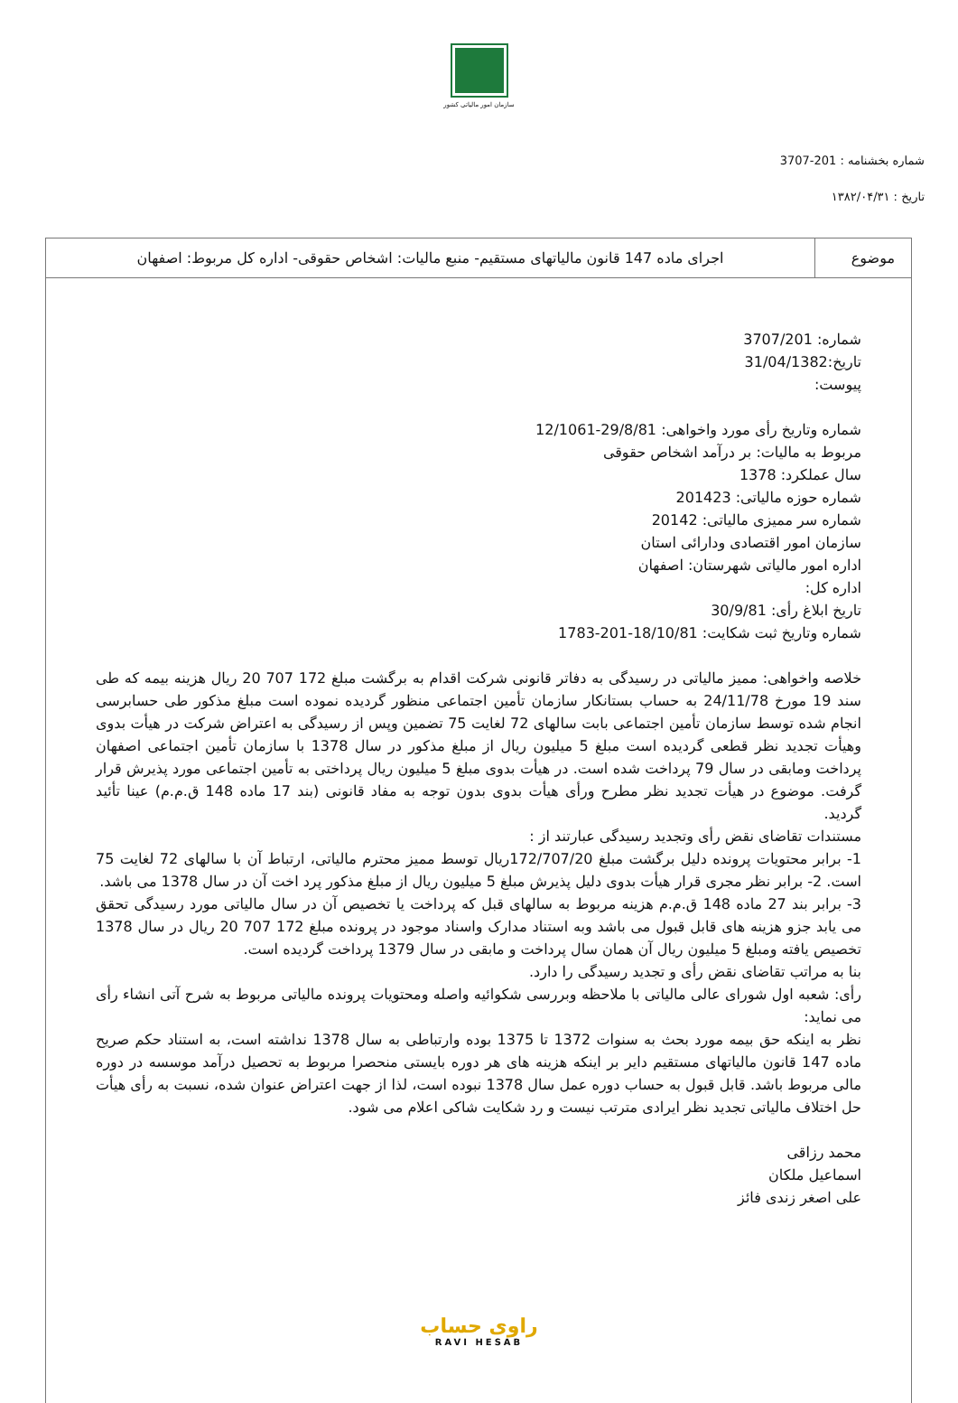سازمان امور مالیاتی کشور
شماره بخشنامه : 201-3707
تاریخ : ۱۳۸۲/۰۴/۳۱
| موضوع | اجرای ماده 147 قانون مالیاتهای مستقیم- منبع مالیات: اشخاص حقوقی- اداره کل مربوط: اصفهان |
شماره: 3707/201
تاریخ:31/04/1382
پیوست:
شماره وتاریخ رأی مورد واخواهی: 29/8/81-12/1061
مربوط به مالیات: بر درآمد اشخاص حقوقی
سال عملکرد: 1378
شماره حوزه مالیاتی: 201423
شماره سر ممیزی مالیاتی: 20142
سازمان امور اقتصادی ودارائی استان
اداره امور مالیاتی شهرستان: اصفهان
اداره کل:
تاریخ ابلاغ رأی: 30/9/81
شماره وتاریخ ثبت شکایت: 18/10/81-201-1783
خلاصه واخواهی: ممیز مالیاتی در رسیدگی به دفاتر قانونی شرکت اقدام به برگشت مبلغ 172 707 20 ریال هزینه بیمه که طی سند 19 مورخ 24/11/78 به حساب بستانکار سازمان تأمین اجتماعی منظور گردیده نموده است مبلغ مذکور طی حسابرسی انجام شده توسط سازمان تأمین اجتماعی بابت سالهای 72 لغایت 75 تضمین وپس از رسیدگی به اعتراض شرکت در هیأت بدوی وهیأت تجدید نظر قطعی گردیده است مبلغ 5 میلیون ریال از مبلغ مذکور در سال 1378 با سازمان تأمین اجتماعی اصفهان پرداخت ومابقی در سال 79 پرداخت شده است. در هیأت بدوی مبلغ 5 میلیون ریال پرداختی به تأمین اجتماعی مورد پذیرش قرار گرفت. موضوع در هیأت تجدید نظر مطرح ورأی هیأت بدوی بدون توجه به مفاد قانونی (بند 17 ماده 148 ق.م.م) عینا تأئید گردید.
مستندات تقاضای نقض رأی وتجدید رسیدگی عبارتند از :
1- برابر محتویات پرونده دلیل برگشت مبلغ 172/707/20ریال توسط ممیز محترم مالیاتی، ارتباط آن با سالهای 72 لغایت 75 است. 2- برابر نظر مجری قرار هیأت بدوی دلیل پذیرش مبلغ 5 میلیون ریال از مبلغ مذکور پرد اخت آن در سال 1378 می باشد.
3- برابر بند 27 ماده 148 ق.م.م هزینه مربوط به سالهای قبل که پرداخت یا تخصیص آن در سال مالیاتی مورد رسیدگی تحقق می یابد جزو هزینه های قابل قبول می باشد وبه استناد مدارک واسناد موجود در پرونده مبلغ 172 707 20 ریال در سال 1378 تخصیص یافته ومبلغ 5 میلیون ریال آن همان سال پرداخت و مابقی در سال 1379 پرداخت گردیده است.
بنا به مراتب تقاضای نقض رأی و تجدید رسیدگی را دارد.
رأی: شعبه اول شورای عالی مالیاتی با ملاحظه وبررسی شکوائیه واصله ومحتویات پرونده مالیاتی مربوط به شرح آتی انشاء رأی می نماید:
نظر به اینکه حق بیمه مورد بحث به سنوات 1372 تا 1375 بوده وارتباطی به سال 1378 نداشته است، به استناد حکم صریح ماده 147 قانون مالیاتهای مستقیم دایر بر اینکه هزینه های هر دوره بایستی منحصرا مربوط به تحصیل درآمد موسسه در دوره مالی مربوط باشد. قابل قبول به حساب دوره عمل سال 1378 نبوده است، لذا از جهت اعتراض عنوان شده، نسبت به رأی هیأت حل اختلاف مالیاتی تجدید نظر ایرادی مترتب نیست و رد شکایت شاکی اعلام می شود.
محمد رزاقی
اسماعیل ملکان
علی اصغر زندی فائز
راوی حساب
RAVI HESAB